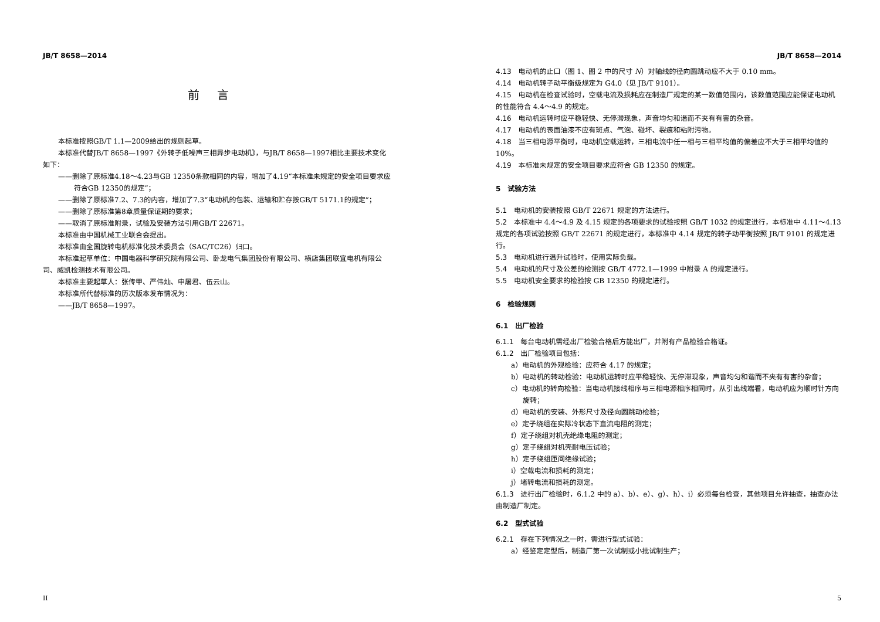JB/T 8658—2014
前言
本标准按照GB/T 1.1—2009给出的规则起草。
本标准代替JB/T 8658—1997《外转子低噪声三相异步电动机》，与JB/T 8658—1997相比主要技术变化如下：
——删除了原标准4.18～4.23与GB 12350条款相同的内容，增加了4.19“本标准未规定的安全项目要求应符合GB 12350的规定”；
——删除了原标准7.2、7.3的内容，增加了7.3“电动机的包装、运输和贮存按GB/T 5171.1的规定”；
——删除了原标准第8章质量保证期的要求；
——取消了原标准附录，试验及安装方法引用GB/T 22671。
本标准由中国机械工业联合会提出。
本标准由全国旋转电机标准化技术委员会（SAC/TC26）归口。
本标准起草单位：中国电器科学研究院有限公司、卧龙电气集团股份有限公司、横店集团联宜电机有限公司、威凯检测技术有限公司。
本标准主要起草人：张传甲、严伟灿、申屠君、伍云山。
本标准所代替标准的历次版本发布情况为：
——JB/T 8658—1997。
II
JB/T 8658—2014
4.13 电动机的止口（图 1、图 2 中的尺寸 N）对轴线的径向圆跳动应不大于 0.10 mm。
4.14 电动机转子动平衡级规定为 G4.0（见 JB/T 9101）。
4.15 电动机在检查试验时，空载电流及损耗应在制造厂规定的某一数值范围内，该数值范围应能保证电动机的性能符合 4.4～4.9 的规定。
4.16 电动机运转时应平稳轻快、无停滞现象，声音均匀和谐而不夹有有害的杂音。
4.17 电动机的表面油漆不应有斑点、气泡、碰坏、裂痕和粘附污物。
4.18 当三相电源平衡时，电动机空载运转，三相电流中任一相与三相平均值的偏差应不大于三相平均值的 10%。
4.19 本标准未规定的安全项目要求应符合 GB 12350 的规定。
5　试验方法
5.1 电动机的安装按照 GB/T 22671 规定的方法进行。
5.2 本标准中 4.4～4.9 及 4.15 规定的各项要求的试验按照 GB/T 1032 的规定进行，本标准中 4.11～4.13 规定的各项试验按照 GB/T 22671 的规定进行，本标准中 4.14 规定的转子动平衡按照 JB/T 9101 的规定进行。
5.3 电动机进行温升试验时，使用实际负载。
5.4 电动机的尺寸及公差的检测按 GB/T 4772.1—1999 中附录 A 的规定进行。
5.5 电动机安全要求的检验按 GB 12350 的规定进行。
6　检验规则
6.1　出厂检验
6.1.1 每台电动机需经出厂检验合格后方能出厂，并附有产品检验合格证。
6.1.2 出厂检验项目包括：
a）电动机的外观检验：应符合 4.17 的规定；
b）电动机的转动检验：电动机运转时应平稳轻快、无停滞现象，声音均匀和谐而不夹有有害的杂音；
c）电动机的转向检验：当电动机接线相序与三相电源相序相同时，从引出线端看，电动机应为顺时针方向旋转；
d）电动机的安装、外形尺寸及径向圆跳动检验；
e）定子绕组在实际冷状态下直流电阻的测定；
f）定子绕组对机壳绝缘电阻的测定；
g）定子绕组对机壳耐电压试验；
h）定子绕组匝间绝缘试验；
i）空载电流和损耗的测定；
j）堵转电流和损耗的测定。
6.1.3 进行出厂检验时，6.1.2 中的 a）、b）、e）、g）、h）、i）必须每台检查，其他项目允许抽查，抽查办法由制造厂制定。
6.2　型式试验
6.2.1 存在下列情况之一时，需进行型式试验：
a）经鉴定定型后，制造厂第一次试制或小批试制生产；
5